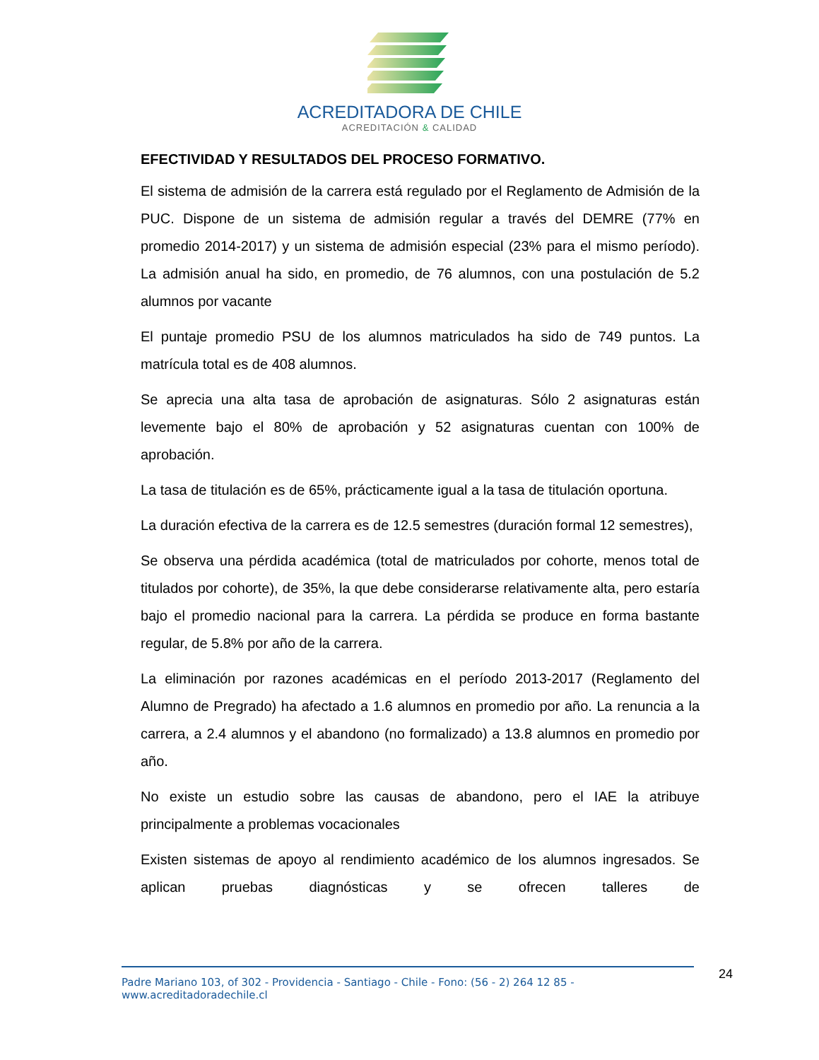ACREDITADORA DE CHILE
ACREDITACIÓN & CALIDAD
EFECTIVIDAD Y RESULTADOS DEL PROCESO FORMATIVO.
El sistema de admisión de la carrera está regulado por el Reglamento de Admisión de la PUC. Dispone de un sistema de admisión regular a través del DEMRE (77% en promedio 2014-2017) y un sistema de admisión especial (23% para el mismo período). La admisión anual ha sido, en promedio, de 76 alumnos, con una postulación de 5.2 alumnos por vacante
El puntaje promedio PSU de los alumnos matriculados ha sido de 749 puntos. La matrícula total es de 408 alumnos.
Se aprecia una alta tasa de aprobación de asignaturas. Sólo 2 asignaturas están levemente bajo el 80% de aprobación y 52 asignaturas cuentan con 100% de aprobación.
La tasa de titulación es de 65%, prácticamente igual a la tasa de titulación oportuna.
La duración efectiva de la carrera es de 12.5 semestres (duración formal 12 semestres),
Se observa una pérdida académica (total de matriculados por cohorte, menos total de titulados por cohorte), de 35%, la que debe considerarse relativamente alta, pero estaría bajo el promedio nacional para la carrera. La pérdida se produce en forma bastante regular, de 5.8% por año de la carrera.
La eliminación por razones académicas en el período 2013-2017 (Reglamento del Alumno de Pregrado) ha afectado a 1.6 alumnos en promedio por año. La renuncia a la carrera, a 2.4 alumnos y el abandono (no formalizado) a 13.8 alumnos en promedio por año.
No existe un estudio sobre las causas de abandono, pero el IAE la atribuye principalmente a problemas vocacionales
Existen sistemas de apoyo al rendimiento académico de los alumnos ingresados. Se aplican pruebas diagnósticas y se ofrecen talleres de
Padre Mariano 103, of 302 - Providencia - Santiago - Chile - Fono: (56 - 2) 264 12 85 - www.acreditadoradechile.cl
24